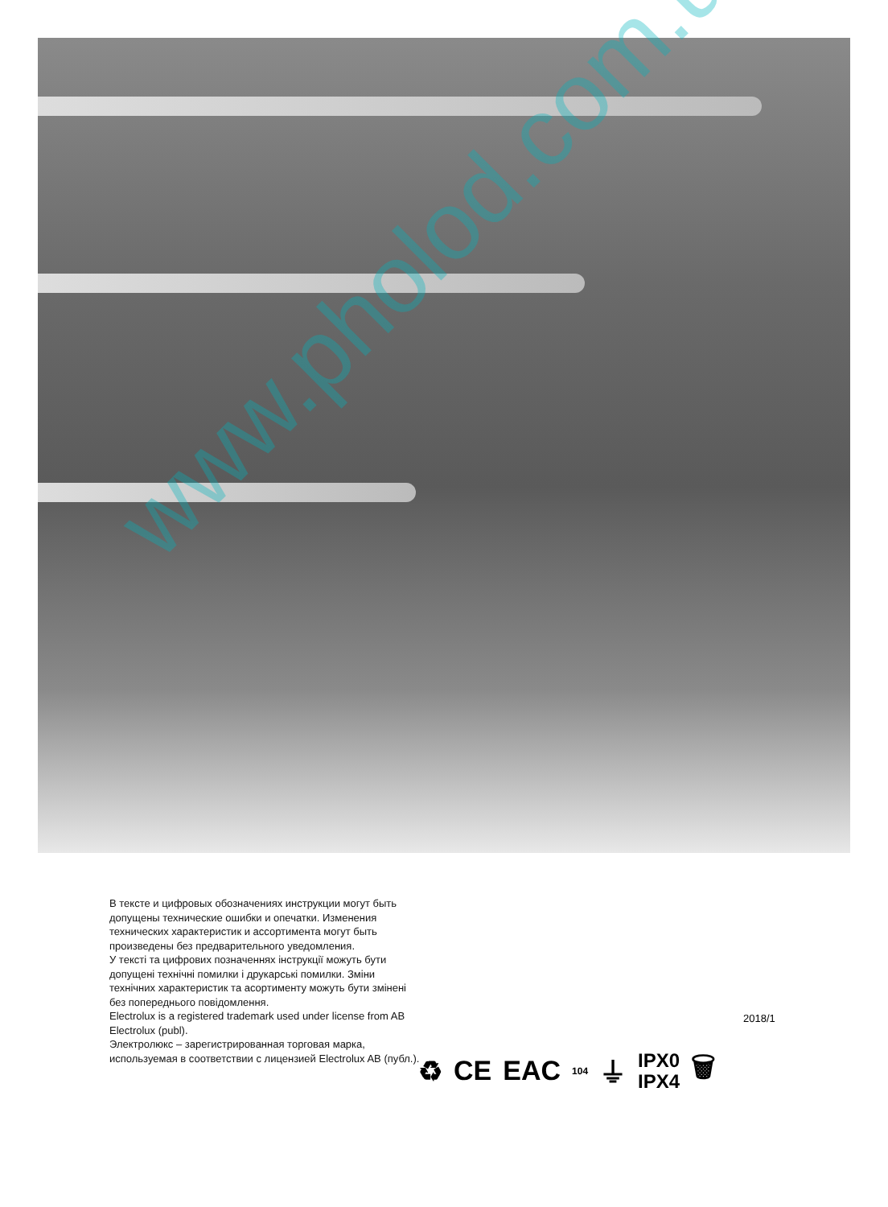www.pholod.com.ua
В тексте и цифровых обозначениях инструкции могут быть допущены технические ошибки и опечатки. Изменения технических характеристик и ассортимента могут быть произведены без предварительного уведомления.
У тексті та цифрових позначеннях інструкції можуть бути допущені технічні помилки і друкарські помилки. Зміни технічних характеристик та асортименту можуть бути змінені без попереднього повідомлення.
Electrolux is a registered trademark used under license from AB Electrolux (publ).
Электролюкс – зарегистрированная торговая марка, используемая в соответствии с лицензией Electrolux AB (публ.).
2018/1
♻ CE EAC 104 ⏚ IPX0
IPX4 🗑